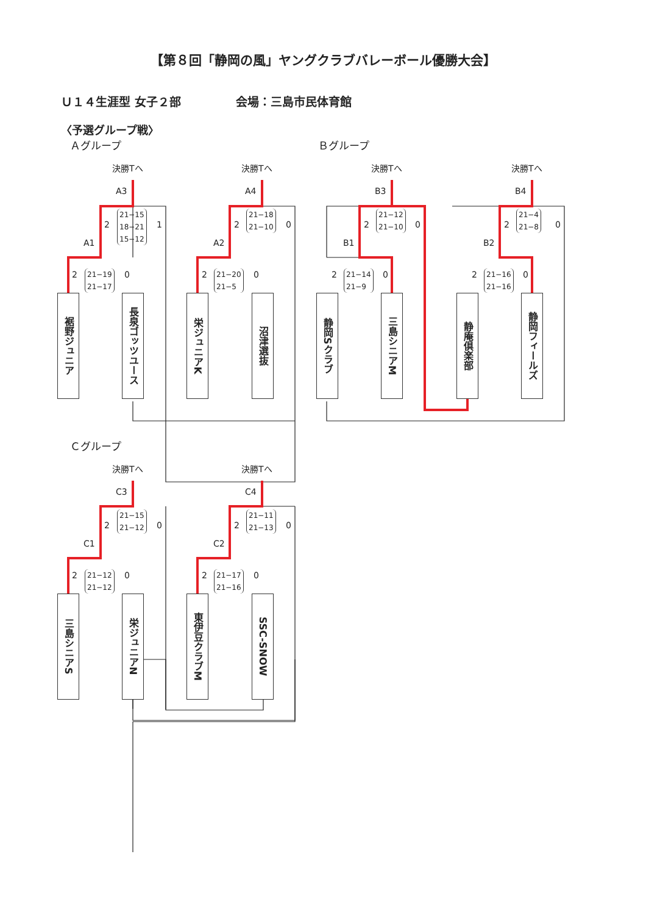【第８回「静岡の風」ヤングクラブバレーボール優勝大会】
Ｕ１４生涯型 女子２部 会場：三島市民体育館
〈予選グループ戦〉
Ａグループ Ｂグループ
Ｃグループ
決勝Tへ 決勝Tへ 決勝Tへ 決勝Tへ
決勝Tへ 決勝Tへ
A3 A4 B3 B4
A1 A2 B1 B2
C3 C4
C1 C2
2
21−15
18−21
15−12
1 2
21−18
21−10
0 2
21−12
21−10
0 2
21−4
21−8
0
2
21−19
21−17
0 2
21−20
21−5
0 2
21−14
21−9
0 2
21−16
21−16
0
2
21−15
21−12
0 2
21−11
21−13
0
2
21−12
21−12
0 2
21−17
21−16
0
裾野ジュニア
長泉ゴッツユース
栄ジュニアK
沼津選抜
静岡Sクラブ
三島シニアM
静庵倶楽部
静岡フィールズ
三島シニアS
栄ジュニアN
東伊豆クラブM
SSC-SNOW